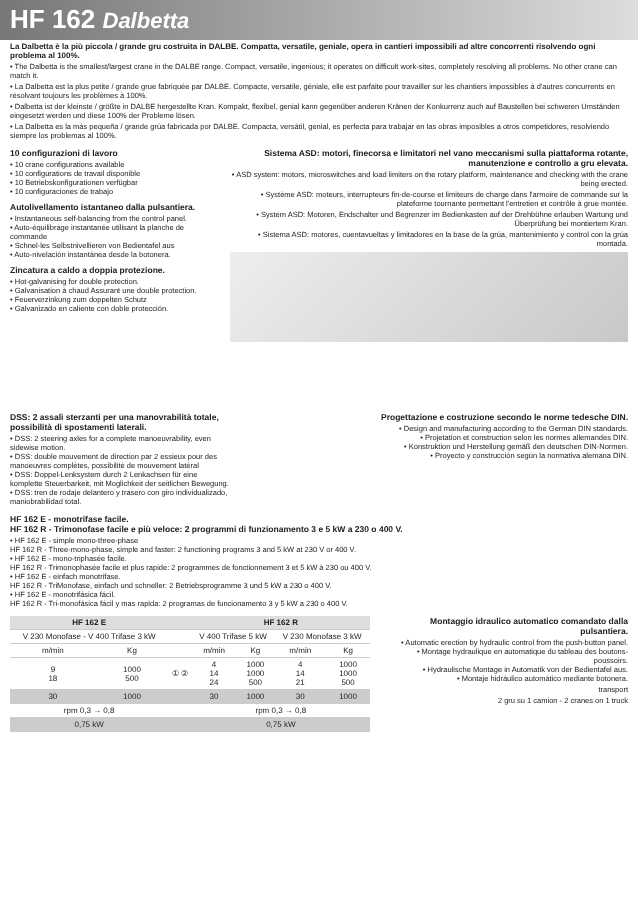HF 162 Dalbetta
La Dalbetta è la più piccola / grande gru costruita in DALBE. Compatta, versatile, geniale, opera in cantieri impossibili ad altre concorrenti risolvendo ogni problema al 100%.
• The Dalbetta is the smallest/largest crane in the DALBE range. Compact, versatile, ingenious; it operates on difficult work-sites, completely resolving all problems. No other crane can match it.
• La Dalbetta est la plus petite / grande grue fabriquée par DALBE. Compacte, versatile, géniale, elle est parfaite pour travailler sur les chantiers impossibles à d'autres concurrents en résolvant toujours les problèmes à 100%.
• Dalbetta ist der kleinste / größte in DALBE hergestellte Kran. Kompakt, flexibel, genial kann gegenüber anderen Kränen der Konkurrenz auch auf Baustellen bei schweren Umständen eingesetzt werden und diese 100% der Probleme lösen.
• La Dalbetta es la más pequeña / grande grúa fabricada por DALBE. Compacta, versátil, genial, es perfecta para trabajar en las obras imposibles a otros competidores, resolviendo siempre los problemas al 100%.
10 configurazioni di lavoro
• 10 crane configurations available
• 10 configurations de travail disponible
• 10 Betriebskonfigurationen verfügbar
• 10 configuraciones de trabajo
Autolivellamento istantaneo dalla pulsantiera.
• Instantaneous self-balancing from the control panel.
• Auto-équilibrage instantanée utilisant la planche de commande
• Schnel-les Selbstnivellieren von Bedientafel aus
• Auto-nivelación instantánea desde la botonera.
Zincatura a caldo a doppia protezione.
• Hot-galvanising for double protection.
• Galvanisation à chaud Assurant une double protection.
• Feuerverzinkung zum doppelten Schutz
• Galvanizado en caliente con doble protección.
Sistema ASD: motori, finecorsa e limitatori nel vano meccanismi sulla piattaforma rotante, manutenzione e controllo a gru elevata.
• ASD system: motors, microswitches and load limiters on the rotary platform, maintenance and checking with the crane being erected.
• Système ASD: moteurs, interrupteurs fin-de-course et limiteurs de charge dans l'armoire de commande sur la plateforme tournante permettant l'entretien et contrôle à grue montée.
• System ASD: Motoren, Endschalter und Begrenzer im Bedienkasten auf der Drehbühne erlauben Wartung und Überprüfung bei montiertem Kran.
• Sistema ASD: motores, cuentavueltas y limitadores en la base de la grúa, mantenimiento y control con la grúa montada.
DSS: 2 assali sterzanti per una manovrabilità totale, possibilità di spostamenti laterali.
• DSS: 2 steering axles for a complete manoeuvrability, even sidewise motion.
• DSS: double mouvement de direction par 2 essieux pour des manoeuvres complètes, possibilité de mouvement latéral
• DSS: Doppel-Lenksystem durch 2 Lenkachsen für eine komplette Steuerbarkeit, mit Moglichkeit der seitlichen Bewegung.
• DSS: tren de rodaje delantero y trasero con giro individualizado, maniobrabilidad total.
Progettazione e costruzione secondo le norme tedesche DIN.
• Design and manufacturing according to the German DIN standards.
• Projetation et construction selon les normes allemandes DIN.
• Konstruktion und Herstellung gemäß den deutschen DIN-Normen.
• Proyecto y construcción según la normativa alemana DIN.
HF 162 E - monotrifase facile.
HF 162 R - Trimonofase facile e più veloce: 2 programmi di funzionamento 3 e 5 kW a 230 o 400 V.
• HF 162 E - simple mono-three-phase
HF 162 R - Three-mono-phase, simple and faster: 2 functioning programs 3 and 5 kW at 230 V or 400 V.
• HF 162 E - mono-triphasée facile.
HF 162 R - Trimonophasée facile et plus rapide: 2 programmes de fonctionnement 3 et 5 kW à 230 ou 400 V.
• HF 162 E - einfach monotrifase.
HF 162 R - TriMonofase, einfach und schneller: 2 Betriebsprogramme 3 und 5 kW a 230 o 400 V.
• HF 162 E - monotrifásica fácil.
HF 162 R - Tri-monofásica fácil y mas rapida: 2 programas de funcionamento 3 y 5 kW a 230 o 400 V.
| HF 162 E | | | HF 162 R | | | |
| --- | --- | --- | --- | --- | --- | --- |
| V 230 Monofase - V 400 Trifase 3 kW | | | V 400 Trifase 5 kW | | V 230 Monofase 3 kW | |
| m/min | Kg | | m/min | Kg | m/min | Kg |
| 9 18 | 1000 500 | ① ② | 4 14 24 | 1000 1000 500 | 4 14 21 | 1000 1000 500 |
| 30 | 1000 | | 30 | 1000 | 30 | 1000 |
| rpm 0,3 → 0,8 | | | rpm 0,3 → 0,8 | | | |
| 0,75 kW | | | 0,75 kW | | | |
Montaggio idraulico automatico comandato dalla pulsantiera.
• Automatic erection by hydraulic control from the push-button panel.
• Montage hydraulique en automatique du tableau des boutons-poussoirs.
• Hydraulische Montage in Automatik von der Bedientafel aus.
• Montaje hidráulico automático mediante botonera.
transport
2 gru su 1 camion - 2 cranes on 1 truck